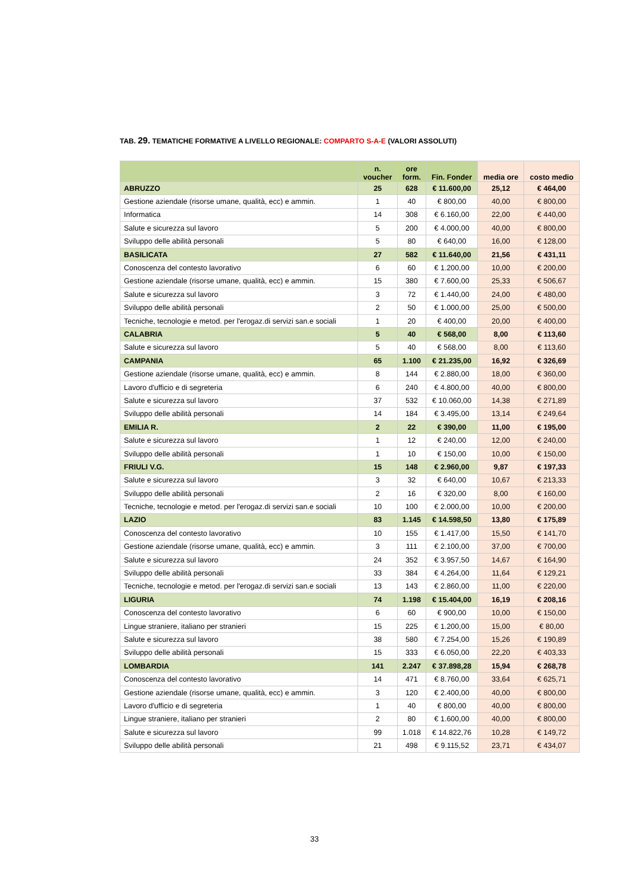TAB. 29. TEMATICHE FORMATIVE A LIVELLO REGIONALE: COMPARTO S-A-E (VALORI ASSOLUTI)
| | n. voucher | ore form. | Fin. Fonder | media ore | costo medio |
| --- | --- | --- | --- | --- | --- |
| ABRUZZO | 25 | 628 | € 11.600,00 | 25,12 | € 464,00 |
| Gestione aziendale (risorse umane, qualità, ecc) e ammin. | 1 | 40 | € 800,00 | 40,00 | € 800,00 |
| Informatica | 14 | 308 | € 6.160,00 | 22,00 | € 440,00 |
| Salute e sicurezza sul lavoro | 5 | 200 | € 4.000,00 | 40,00 | € 800,00 |
| Sviluppo delle abilità personali | 5 | 80 | € 640,00 | 16,00 | € 128,00 |
| BASILICATA | 27 | 582 | € 11.640,00 | 21,56 | € 431,11 |
| Conoscenza del contesto lavorativo | 6 | 60 | € 1.200,00 | 10,00 | € 200,00 |
| Gestione aziendale (risorse umane, qualità, ecc) e ammin. | 15 | 380 | € 7.600,00 | 25,33 | € 506,67 |
| Salute e sicurezza sul lavoro | 3 | 72 | € 1.440,00 | 24,00 | € 480,00 |
| Sviluppo delle abilità personali | 2 | 50 | € 1.000,00 | 25,00 | € 500,00 |
| Tecniche, tecnologie e metod. per l'erogaz.di servizi san.e sociali | 1 | 20 | € 400,00 | 20,00 | € 400,00 |
| CALABRIA | 5 | 40 | € 568,00 | 8,00 | € 113,60 |
| Salute e sicurezza sul lavoro | 5 | 40 | € 568,00 | 8,00 | € 113,60 |
| CAMPANIA | 65 | 1.100 | € 21.235,00 | 16,92 | € 326,69 |
| Gestione aziendale (risorse umane, qualità, ecc) e ammin. | 8 | 144 | € 2.880,00 | 18,00 | € 360,00 |
| Lavoro d'ufficio e di segreteria | 6 | 240 | € 4.800,00 | 40,00 | € 800,00 |
| Salute e sicurezza sul lavoro | 37 | 532 | € 10.060,00 | 14,38 | € 271,89 |
| Sviluppo delle abilità personali | 14 | 184 | € 3.495,00 | 13,14 | € 249,64 |
| EMILIA R. | 2 | 22 | € 390,00 | 11,00 | € 195,00 |
| Salute e sicurezza sul lavoro | 1 | 12 | € 240,00 | 12,00 | € 240,00 |
| Sviluppo delle abilità personali | 1 | 10 | € 150,00 | 10,00 | € 150,00 |
| FRIULI V.G. | 15 | 148 | € 2.960,00 | 9,87 | € 197,33 |
| Salute e sicurezza sul lavoro | 3 | 32 | € 640,00 | 10,67 | € 213,33 |
| Sviluppo delle abilità personali | 2 | 16 | € 320,00 | 8,00 | € 160,00 |
| Tecniche, tecnologie e metod. per l'erogaz.di servizi san.e sociali | 10 | 100 | € 2.000,00 | 10,00 | € 200,00 |
| LAZIO | 83 | 1.145 | € 14.598,50 | 13,80 | € 175,89 |
| Conoscenza del contesto lavorativo | 10 | 155 | € 1.417,00 | 15,50 | € 141,70 |
| Gestione aziendale (risorse umane, qualità, ecc) e ammin. | 3 | 111 | € 2.100,00 | 37,00 | € 700,00 |
| Salute e sicurezza sul lavoro | 24 | 352 | € 3.957,50 | 14,67 | € 164,90 |
| Sviluppo delle abilità personali | 33 | 384 | € 4.264,00 | 11,64 | € 129,21 |
| Tecniche, tecnologie e metod. per l'erogaz.di servizi san.e sociali | 13 | 143 | € 2.860,00 | 11,00 | € 220,00 |
| LIGURIA | 74 | 1.198 | € 15.404,00 | 16,19 | € 208,16 |
| Conoscenza del contesto lavorativo | 6 | 60 | € 900,00 | 10,00 | € 150,00 |
| Lingue straniere, italiano per stranieri | 15 | 225 | € 1.200,00 | 15,00 | € 80,00 |
| Salute e sicurezza sul lavoro | 38 | 580 | € 7.254,00 | 15,26 | € 190,89 |
| Sviluppo delle abilità personali | 15 | 333 | € 6.050,00 | 22,20 | € 403,33 |
| LOMBARDIA | 141 | 2.247 | € 37.898,28 | 15,94 | € 268,78 |
| Conoscenza del contesto lavorativo | 14 | 471 | € 8.760,00 | 33,64 | € 625,71 |
| Gestione aziendale (risorse umane, qualità, ecc) e ammin. | 3 | 120 | € 2.400,00 | 40,00 | € 800,00 |
| Lavoro d'ufficio e di segreteria | 1 | 40 | € 800,00 | 40,00 | € 800,00 |
| Lingue straniere, italiano per stranieri | 2 | 80 | € 1.600,00 | 40,00 | € 800,00 |
| Salute e sicurezza sul lavoro | 99 | 1.018 | € 14.822,76 | 10,28 | € 149,72 |
| Sviluppo delle abilità personali | 21 | 498 | € 9.115,52 | 23,71 | € 434,07 |
33